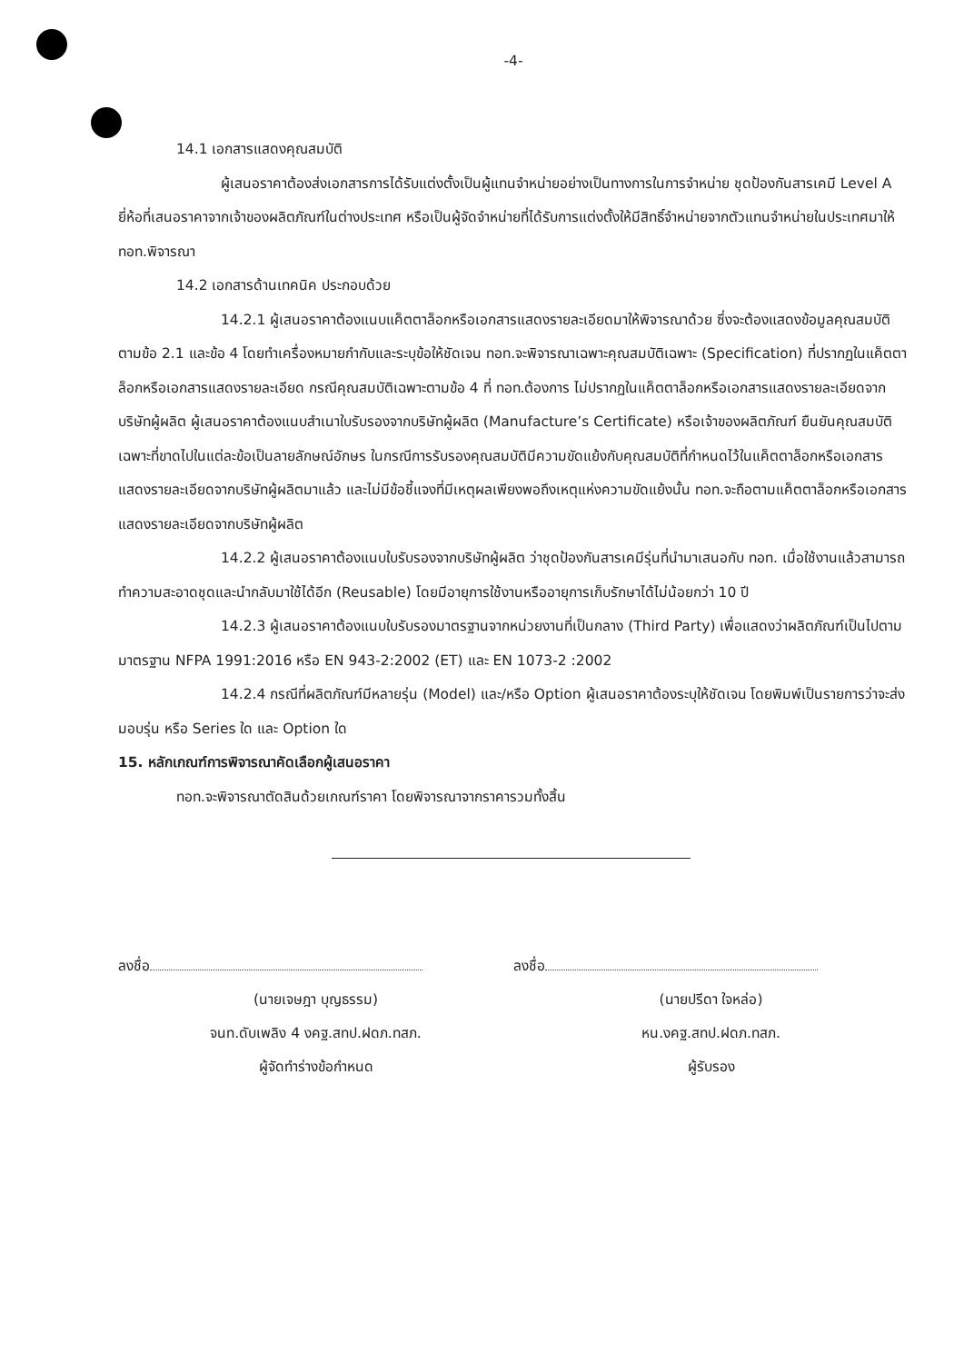-4-
14.1 เอกสารแสดงคุณสมบัติ
ผู้เสนอราคาต้องส่งเอกสารการได้รับแต่งตั้งเป็นผู้แทนจำหน่ายอย่างเป็นทางการในการจำหน่าย ชุดป้องกันสารเคมี Level A ยี่ห้อที่เสนอราคาจากเจ้าของผลิตภัณฑ์ในต่างประเทศ หรือเป็นผู้จัดจำหน่ายที่ได้รับการแต่งตั้งให้มีสิทธิ์จำหน่ายจากตัวแทนจำหน่ายในประเทศมาให้ ทอท.พิจารณา
14.2 เอกสารด้านเทคนิค ประกอบด้วย
14.2.1 ผู้เสนอราคาต้องแนบแค็ตตาล็อกหรือเอกสารแสดงรายละเอียดมาให้พิจารณาด้วย ซึ่งจะต้องแสดงข้อมูลคุณสมบัติตามข้อ 2.1 และข้อ 4 โดยทำเครื่องหมายกำกับและระบุข้อให้ชัดเจน ทอท.จะพิจารณาเฉพาะคุณสมบัติเฉพาะ (Specification) ที่ปรากฏในแค็ตตาล็อกหรือเอกสารแสดงรายละเอียด กรณีคุณสมบัติเฉพาะตามข้อ 4 ที่ ทอท.ต้องการ ไม่ปรากฏในแค็ตตาล็อกหรือเอกสารแสดงรายละเอียดจากบริษัทผู้ผลิต ผู้เสนอราคาต้องแนบสำเนาใบรับรองจากบริษัทผู้ผลิต (Manufacture’s Certificate) หรือเจ้าของผลิตภัณฑ์ ยืนยันคุณสมบัติเฉพาะที่ขาดไปในแต่ละข้อเป็นลายลักษณ์อักษร ในกรณีการรับรองคุณสมบัติมีความขัดแย้งกับคุณสมบัติที่กำหนดไว้ในแค็ตตาล็อกหรือเอกสารแสดงรายละเอียดจากบริษัทผู้ผลิตมาแล้ว และไม่มีข้อชี้แจงที่มีเหตุผลเพียงพอถึงเหตุแห่งความขัดแย้งนั้น ทอท.จะถือตามแค็ตตาล็อกหรือเอกสารแสดงรายละเอียดจากบริษัทผู้ผลิต
14.2.2 ผู้เสนอราคาต้องแนบใบรับรองจากบริษัทผู้ผลิต ว่าชุดป้องกันสารเคมีรุ่นที่นำมาเสนอกับ ทอท. เมื่อใช้งานแล้วสามารถทำความสะอาดชุดและนำกลับมาใช้ได้อีก (Reusable) โดยมีอายุการใช้งานหรืออายุการเก็บรักษาได้ไม่น้อยกว่า 10 ปี
14.2.3 ผู้เสนอราคาต้องแนบใบรับรองมาตรฐานจากหน่วยงานที่เป็นกลาง (Third Party) เพื่อแสดงว่าผลิตภัณฑ์เป็นไปตามมาตรฐาน NFPA 1991:2016 หรือ EN 943-2:2002 (ET) และ EN 1073-2 :2002
14.2.4 กรณีที่ผลิตภัณฑ์มีหลายรุ่น (Model) และ/หรือ Option ผู้เสนอราคาต้องระบุให้ชัดเจน โดยพิมพ์เป็นรายการว่าจะส่งมอบรุ่น หรือ Series ใด และ Option ใด
15. หลักเกณฑ์การพิจารณาคัดเลือกผู้เสนอราคา
ทอท.จะพิจารณาตัดสินด้วยเกณฑ์ราคา โดยพิจารณาจากราคารวมทั้งสิ้น
ลงชื่อ
(นายเจษฎา บุญธรรม)
จนท.ดับเพลิง 4 งคฐ.สทป.ฝดภ.ทสภ.
ผู้จัดทำร่างข้อกำหนด
ลงชื่อ
(นายปรีดา ใจหล่อ)
หน.งคฐ.สทป.ฝดภ.ทสภ.
ผู้รับรอง